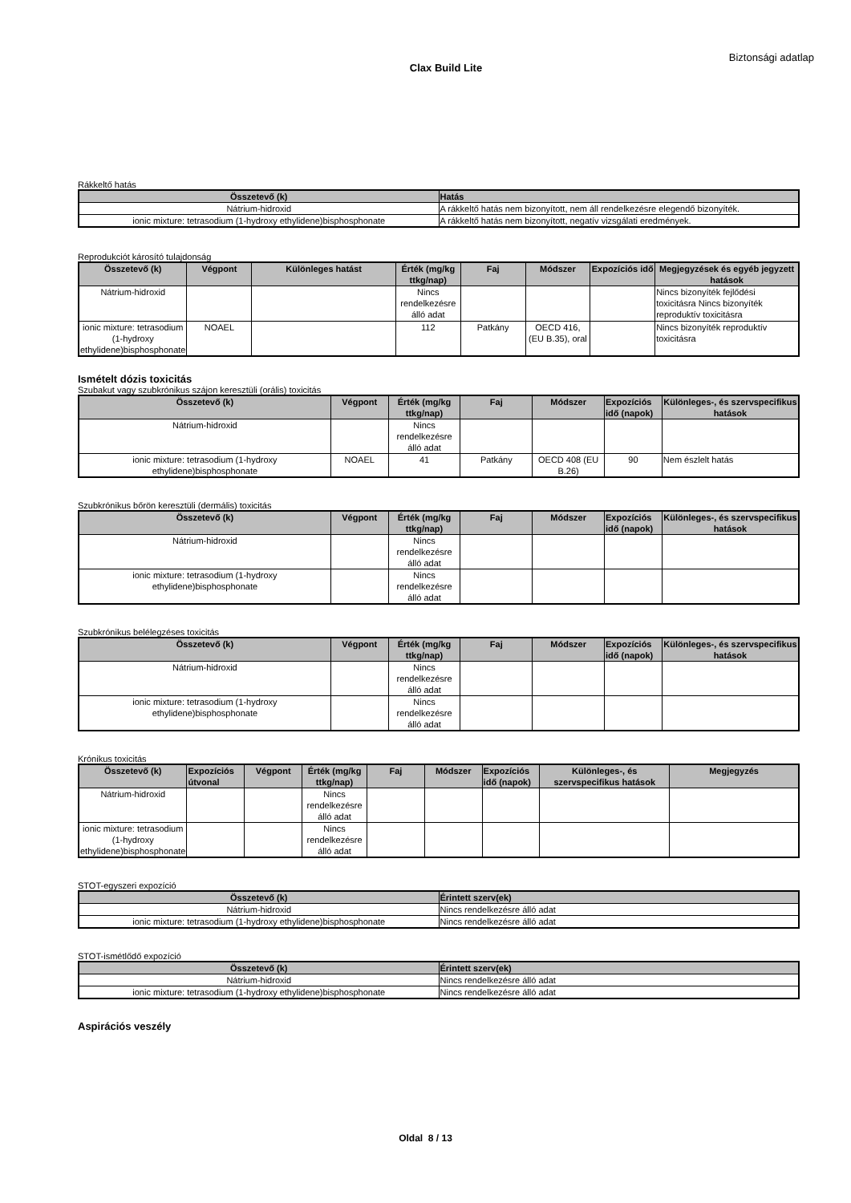Biztonsági adatlap
Clax Build Lite
Rákkeltő hatás
| Összetevő (k) | Hatás |
| --- | --- |
| Nátrium-hidroxid | A rákkeltő hatás nem bizonyított, nem áll rendelkezésre elegendő bizonyíték. |
| ionic mixture: tetrasodium (1-hydroxy ethylidene)bisphosphonate | A rákkeltő hatás nem bizonyított, negatív vizsgálati eredmények. |
Reprodukciót károsító tulajdonság
| Összetevő (k) | Végpont | Különleges hatást | Érték (mg/kg ttkg/nap) | Faj | Módszer | Expozíciós idő | Megjegyzések és egyéb jegyzett hatások |
| --- | --- | --- | --- | --- | --- | --- | --- |
| Nátrium-hidroxid | | | Nincs rendelkezésre álló adat | | | | Nincs bizonyíték fejlődési toxicitásra Nincs bizonyíték reproduktív toxicitásra |
| ionic mixture: tetrasodium (1-hydroxy ethylidene)bisphosphonate | NOAEL | | 112 | Patkány | OECD 416, (EU B.35), oral | | Nincs bizonyíték reproduktív toxicitásra |
Ismételt dózis toxicitás
Szubakut vagy szubkrónikus szájon keresztüli (orális) toxicitás
| Összetevő (k) | Végpont | Érték (mg/kg ttkg/nap) | Faj | Módszer | Expozíciós idő (napok) | Különleges-, és szervspecifikus hatások |
| --- | --- | --- | --- | --- | --- | --- |
| Nátrium-hidroxid | | Nincs rendelkezésre álló adat | | | | |
| ionic mixture: tetrasodium (1-hydroxy ethylidene)bisphosphonate | NOAEL | 41 | Patkány | OECD 408 (EU B.26) | 90 | Nem észlelt hatás |
Szubkrónikus bőrön keresztüli (dermális) toxicitás
| Összetevő (k) | Végpont | Érték (mg/kg ttkg/nap) | Faj | Módszer | Expozíciós idő (napok) | Különleges-, és szervspecifikus hatások |
| --- | --- | --- | --- | --- | --- | --- |
| Nátrium-hidroxid | | Nincs rendelkezésre álló adat | | | | |
| ionic mixture: tetrasodium (1-hydroxy ethylidene)bisphosphonate | | Nincs rendelkezésre álló adat | | | | |
Szubkrónikus belélegzéses toxicitás
| Összetevő (k) | Végpont | Érték (mg/kg ttkg/nap) | Faj | Módszer | Expozíciós idő (napok) | Különleges-, és szervspecifikus hatások |
| --- | --- | --- | --- | --- | --- | --- |
| Nátrium-hidroxid | | Nincs rendelkezésre álló adat | | | | |
| ionic mixture: tetrasodium (1-hydroxy ethylidene)bisphosphonate | | Nincs rendelkezésre álló adat | | | | |
Krónikus toxicitás
| Összetevő (k) | Expozíciós útvonal | Végpont | Érték (mg/kg ttkg/nap) | Faj | Módszer | Expozíciós idő (napok) | Különleges-, és szervspecifikus hatások | Megjegyzés |
| --- | --- | --- | --- | --- | --- | --- | --- | --- |
| Nátrium-hidroxid | | | Nincs rendelkezésre álló adat | | | | | |
| ionic mixture: tetrasodium (1-hydroxy ethylidene)bisphosphonate | | | Nincs rendelkezésre álló adat | | | | | |
STOT-egyszeri expozíció
| Összetevő (k) | Érintett szerv(ek) |
| --- | --- |
| Nátrium-hidroxid | Nincs rendelkezésre álló adat |
| ionic mixture: tetrasodium (1-hydroxy ethylidene)bisphosphonate | Nincs rendelkezésre álló adat |
STOT-ismétlődő expozíció
| Összetevő (k) | Érintett szerv(ek) |
| --- | --- |
| Nátrium-hidroxid | Nincs rendelkezésre álló adat |
| ionic mixture: tetrasodium (1-hydroxy ethylidene)bisphosphonate | Nincs rendelkezésre álló adat |
Aspirációs veszély
Oldal 8 / 13